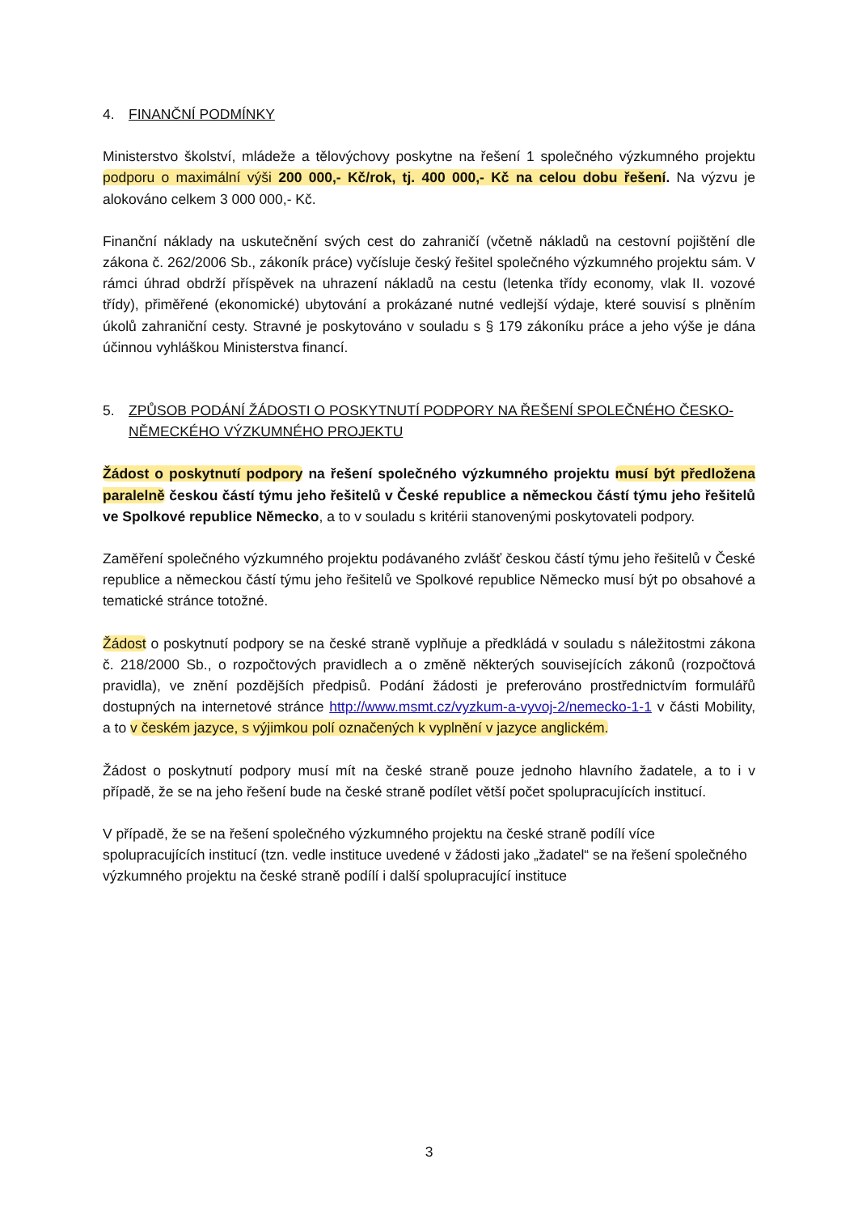4. FINANČNÍ PODMÍNKY
Ministerstvo školství, mládeže a tělovýchovy poskytne na řešení 1 společného výzkumného projektu podporu o maximální výši 200 000,- Kč/rok, tj. 400 000,- Kč na celou dobu řešení. Na výzvu je alokováno celkem 3 000 000,- Kč.
Finanční náklady na uskutečnění svých cest do zahraničí (včetně nákladů na cestovní pojištění dle zákona č. 262/2006 Sb., zákoník práce) vyčísluje český řešitel společného výzkumného projektu sám. V rámci úhrad obdrží příspěvek na uhrazení nákladů na cestu (letenka třídy economy, vlak II. vozové třídy), přiměřené (ekonomické) ubytování a prokázané nutné vedlejší výdaje, které souvisí s plněním úkolů zahraniční cesty. Stravné je poskytováno v souladu s § 179 zákoníku práce a jeho výše je dána účinnou vyhláškou Ministerstva financí.
5. ZPŮSOB PODÁNÍ ŽÁDOSTI O POSKYTNUTÍ PODPORY NA ŘEŠENÍ SPOLEČNÉHO ČESKO-NĚMECKÉHO VÝZKUMNÉHO PROJEKTU
Žádost o poskytnutí podpory na řešení společného výzkumného projektu musí být předložena paralelně českou částí týmu jeho řešitelů v České republice a německou částí týmu jeho řešitelů ve Spolkové republice Německo, a to v souladu s kritérii stanovenými poskytovateli podpory.
Zaměření společného výzkumného projektu podávaného zvlášť českou částí týmu jeho řešitelů v České republice a německou částí týmu jeho řešitelů ve Spolkové republice Německo musí být po obsahové a tematické stránce totožné.
Žádost o poskytnutí podpory se na české straně vyplňuje a předkládá v souladu s náležitostmi zákona č. 218/2000 Sb., o rozpočtových pravidlech a o změně některých souvisejících zákonů (rozpočtová pravidla), ve znění pozdějších předpisů. Podání žádosti je preferováno prostřednictvím formulářů dostupných na internetové stránce http://www.msmt.cz/vyzkum-a-vyvoj-2/nemecko-1-1 v části Mobility, a to v českém jazyce, s výjimkou polí označených k vyplnění v jazyce anglickém.
Žádost o poskytnutí podpory musí mít na české straně pouze jednoho hlavního žadatele, a to i v případě, že se na jeho řešení bude na české straně podílet větší počet spolupracujících institucí.
V případě, že se na řešení společného výzkumného projektu na české straně podílí více spolupracujících institucí (tzn. vedle instituce uvedené v žádosti jako „žadatel“ se na řešení společného výzkumného projektu na české straně podílí i další spolupracující instituce
3